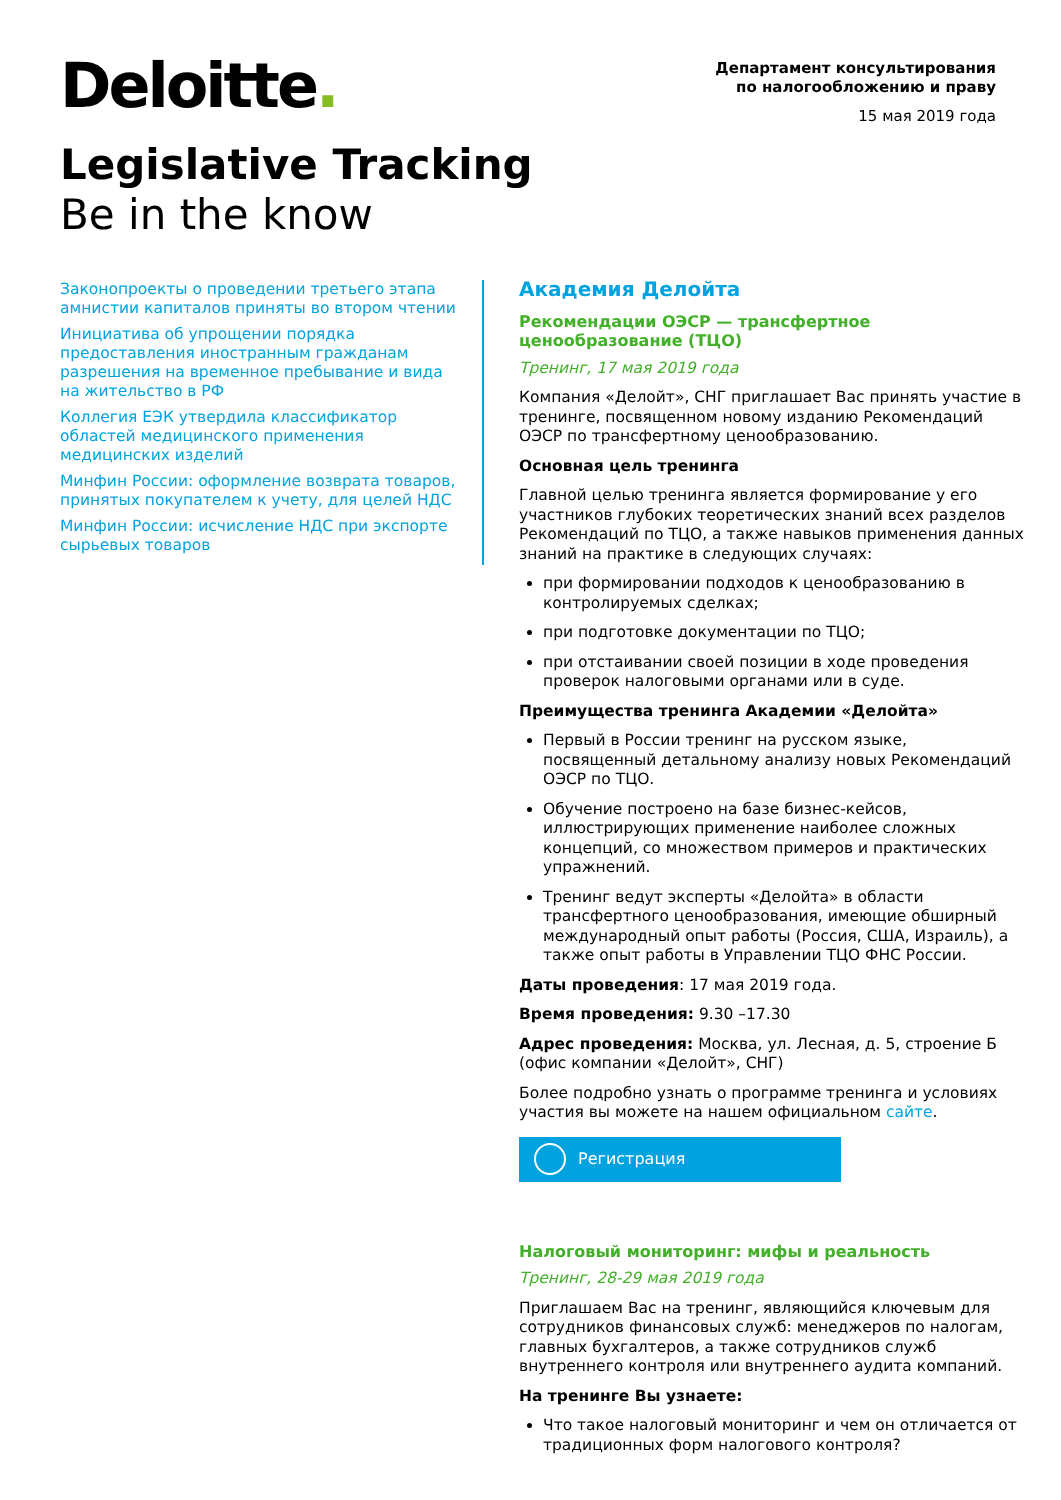Deloitte.
Департамент консультирования
по налогообложению и праву
15 мая 2019 года
Legislative Tracking
Be in the know
Законопроекты о проведении третьего этапа амнистии капиталов приняты во втором чтении
Инициатива об упрощении порядка предоставления иностранным гражданам разрешения на временное пребывание и вида на жительство в РФ
Коллегия ЕЭК утвердила классификатор областей медицинского применения медицинских изделий
Минфин России: оформление возврата товаров, принятых покупателем к учету, для целей НДС
Минфин России: исчисление НДС при экспорте сырьевых товаров
Академия Делойта
Рекомендации ОЭСР — трансфертное ценообразование (ТЦО)
Тренинг, 17 мая 2019 года
Компания «Делойт», СНГ приглашает Вас принять участие в тренинге, посвященном новому изданию Рекомендаций ОЭСР по трансфертному ценообразованию.
Основная цель тренинга
Главной целью тренинга является формирование у его участников глубоких теоретических знаний всех разделов Рекомендаций по ТЦО, а также навыков применения данных знаний на практике в следующих случаях:
при формировании подходов к ценообразованию в контролируемых сделках;
при подготовке документации по ТЦО;
при отстаивании своей позиции в ходе проведения проверок налоговыми органами или в суде.
Преимущества тренинга Академии «Делойта»
Первый в России тренинг на русском языке, посвященный детальному анализу новых Рекомендаций ОЭСР по ТЦО.
Обучение построено на базе бизнес-кейсов, иллюстрирующих применение наиболее сложных концепций, со множеством примеров и практических упражнений.
Тренинг ведут эксперты «Делойта» в области трансфертного ценообразования, имеющие обширный международный опыт работы (Россия, США, Израиль), а также опыт работы в Управлении ТЦО ФНС России.
Даты проведения: 17 мая 2019 года.
Время проведения: 9.30 –17.30
Адрес проведения: Москва, ул. Лесная, д. 5, строение Б (офис компании «Делойт», СНГ)
Более подробно узнать о программе тренинга и условиях участия вы можете на нашем официальном сайте.
Регистрация
Налоговый мониторинг: мифы и реальность
Тренинг, 28-29 мая 2019 года
Приглашаем Вас на тренинг, являющийся ключевым для сотрудников финансовых служб: менеджеров по налогам, главных бухгалтеров, а также сотрудников служб внутреннего контроля или внутреннего аудита компаний.
На тренинге Вы узнаете:
Что такое налоговый мониторинг и чем он отличается от традиционных форм налогового контроля?